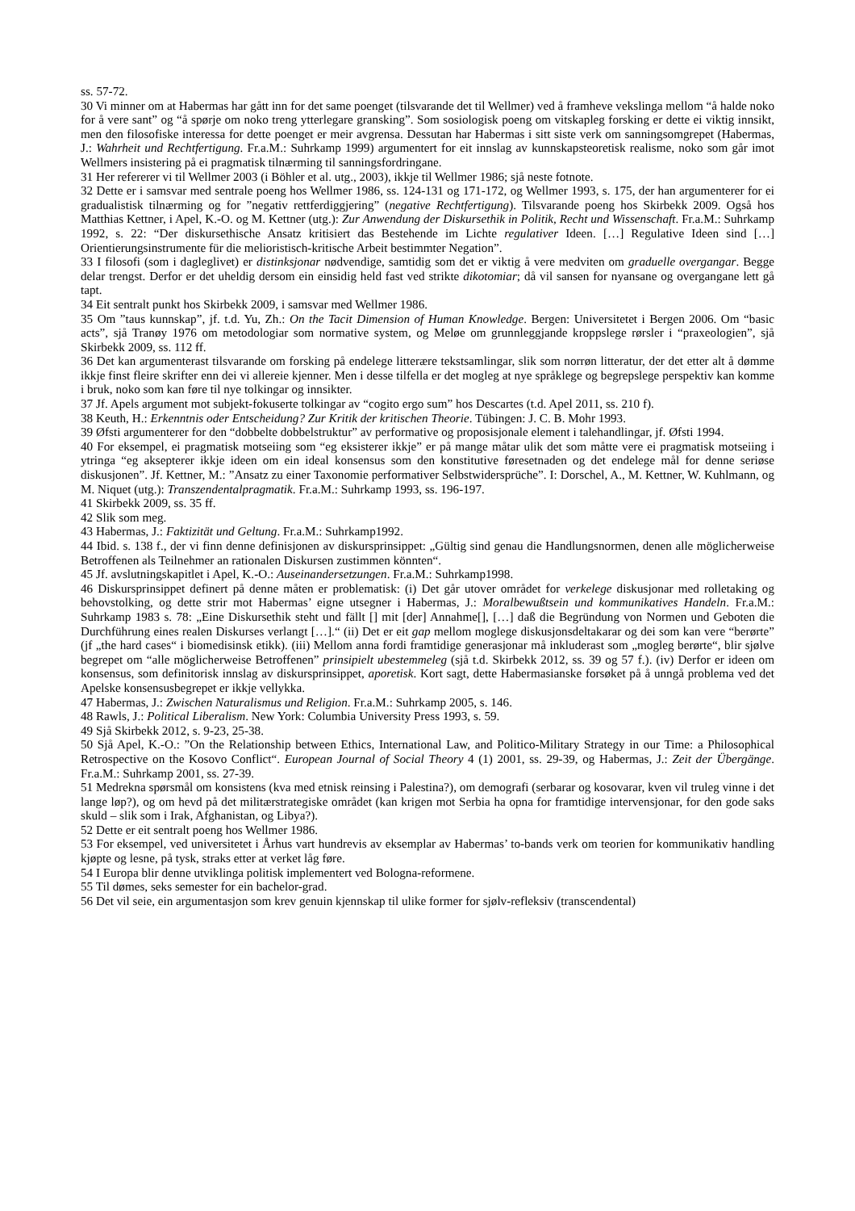ss. 57-72.
30 Vi minner om at Habermas har gått inn for det same poenget (tilsvarande det til Wellmer) ved å framheve vekslinga mellom “å halde noko for å vere sant” og “å spørje om noko treng ytterlegare gransking”. Som sosiologisk poeng om vitskapleg forsking er dette ei viktig innsikt, men den filosofiske interessa for dette poenget er meir avgrensa. Dessutan har Habermas i sitt siste verk om sanningsomgrepet (Habermas, J.: Wahrheit und Rechtfertigung. Fr.a.M.: Suhrkamp 1999) argumentert for eit innslag av kunnskapsteoretisk realisme, noko som går imot Wellmers insistering på ei pragmatisk tilnærming til sanningsfordringane.
31 Her refererer vi til Wellmer 2003 (i Böhler et al. utg., 2003), ikkje til Wellmer 1986; sjå neste fotnote.
32 Dette er i samsvar med sentrale poeng hos Wellmer 1986, ss. 124-131 og 171-172, og Wellmer 1993, s. 175, der han argumenterer for ei gradualistisk tilnærming og for ”negativ rettferdiggjering” (negative Rechtfertigung). Tilsvarande poeng hos Skirbekk 2009. Også hos Matthias Kettner, i Apel, K.-O. og M. Kettner (utg.): Zur Anwendung der Diskursethik in Politik, Recht und Wissenschaft. Fr.a.M.: Suhrkamp 1992, s. 22: “Der diskursethische Ansatz kritisiert das Bestehende im Lichte regulativer Ideen. […] Regulative Ideen sind […] Orientierungsinstrumente für die melioristisch-kritische Arbeit bestimmter Negation”.
33 I filosofi (som i dagleglivet) er distinksjonar nødvendige, samtidig som det er viktig å vere medviten om graduelle overgangar. Begge delar trengst. Derfor er det uheldig dersom ein einsidig held fast ved strikte dikotomiar; då vil sansen for nyansane og overgangane lett gå tapt.
34 Eit sentralt punkt hos Skirbekk 2009, i samsvar med Wellmer 1986.
35 Om ”taus kunnskap”, jf. t.d. Yu, Zh.: On the Tacit Dimension of Human Knowledge. Bergen: Universitetet i Bergen 2006. Om “basic acts”, sjå Tranøy 1976 om metodologiar som normative system, og Meløe om grunnleggjande kroppslege rørsler i “praxeologien”, sjå Skirbekk 2009, ss. 112 ff.
36 Det kan argumenterast tilsvarande om forsking på endelege litterære tekstsamlingar, slik som norrøn litteratur, der det etter alt å dømme ikkje finst fleire skrifter enn dei vi allereie kjenner. Men i desse tilfella er det mogleg at nye språklege og begrepslege perspektiv kan komme i bruk, noko som kan føre til nye tolkingar og innsikter.
37 Jf. Apels argument mot subjekt-fokuserte tolkingar av “cogito ergo sum” hos Descartes (t.d. Apel 2011, ss. 210 f).
38 Keuth, H.: Erkenntnis oder Entscheidung? Zur Kritik der kritischen Theorie. Tübingen: J. C. B. Mohr 1993.
39 Øfsti argumenterer for den “dobbelte dobbelstruktur” av performative og proposisjonale element i talehandlingar, jf. Øfsti 1994.
40 For eksempel, ei pragmatisk motseiing som “eg eksisterer ikkje” er på mange måtar ulik det som måtte vere ei pragmatisk motseiing i ytringa “eg aksepterer ikkje ideen om ein ideal konsensus som den konstitutive føresetnaden og det endelege mål for denne seriøse diskusjonen”. Jf. Kettner, M.: ”Ansatz zu einer Taxonomie performativer Selbstwidersprüche”. I: Dorschel, A., M. Kettner, W. Kuhlmann, og M. Niquet (utg.): Transzendentalpragmatik. Fr.a.M.: Suhrkamp 1993, ss. 196-197.
41 Skirbekk 2009, ss. 35 ff.
42 Slik som meg.
43 Habermas, J.: Faktizität und Geltung. Fr.a.M.: Suhrkamp1992.
44 Ibid. s. 138 f., der vi finn denne definisjonen av diskursprinsippet: „Gültig sind genau die Handlungsnormen, denen alle möglicherweise Betroffenen als Teilnehmer an rationalen Diskursen zustimmen könnten“.
45 Jf. avslutningskapitlet i Apel, K.-O.: Auseinandersetzungen. Fr.a.M.: Suhrkamp1998.
46 Diskursprinsippet definert på denne måten er problematisk: (i) Det går utover området for verkelege diskusjonar med rolletaking og behovstolking, og dette strir mot Habermas’ eigne utsegner i Habermas, J.: Moralbewußtsein und kommunikatives Handeln. Fr.a.M.: Suhrkamp 1983 s. 78: „Eine Diskursethik steht und fällt [] mit [der] Annahme[], […] daß die Begründung von Normen und Geboten die Durchführung eines realen Diskurses verlangt […].“ (ii) Det er eit gap mellom moglege diskusjonsdeltakarar og dei som kan vere “berørte” (jf „the hard cases“ i biomedisinsk etikk). (iii) Mellom anna fordi framtidige generasjonar må inkluderast som „mogleg berørte“, blir sjølve begrepet om “alle möglicherweise Betroffenen” prinsipielt ubestemmeleg (sjå t.d. Skirbekk 2012, ss. 39 og 57 f.). (iv) Derfor er ideen om konsensus, som definitorisk innslag av diskursprinsippet, aporetisk. Kort sagt, dette Habermasianske forsøket på å unngå problema ved det Apelske konsensusbegrepet er ikkje vellykka.
47 Habermas, J.: Zwischen Naturalismus und Religion. Fr.a.M.: Suhrkamp 2005, s. 146.
48 Rawls, J.: Political Liberalism. New York: Columbia University Press 1993, s. 59.
49 Sjå Skirbekk 2012, s. 9-23, 25-38.
50 Sjå Apel, K.-O.: ”On the Relationship between Ethics, International Law, and Politico-Military Strategy in our Time: a Philosophical Retrospective on the Kosovo Conflict“. European Journal of Social Theory 4 (1) 2001, ss. 29-39, og Habermas, J.: Zeit der Übergänge. Fr.a.M.: Suhrkamp 2001, ss. 27-39.
51 Medrekna spørsmål om konsistens (kva med etnisk reinsing i Palestina?), om demografi (serbarar og kosovarar, kven vil truleg vinne i det lange løp?), og om hevd på det militærstrategiske området (kan krigen mot Serbia ha opna for framtidige intervensjonar, for den gode saks skuld – slik som i Irak, Afghanistan, og Libya?).
52 Dette er eit sentralt poeng hos Wellmer 1986.
53 For eksempel, ved universitetet i Århus vart hundrevis av eksemplar av Habermas’ to-bands verk om teorien for kommunikativ handling kjøpte og lesne, på tysk, straks etter at verket låg føre.
54 I Europa blir denne utviklinga politisk implementert ved Bologna-reformene.
55 Til dømes, seks semester for ein bachelor-grad.
56 Det vil seie, ein argumentasjon som krev genuin kjennskap til ulike former for sjølv-refleksiv (transcendental)